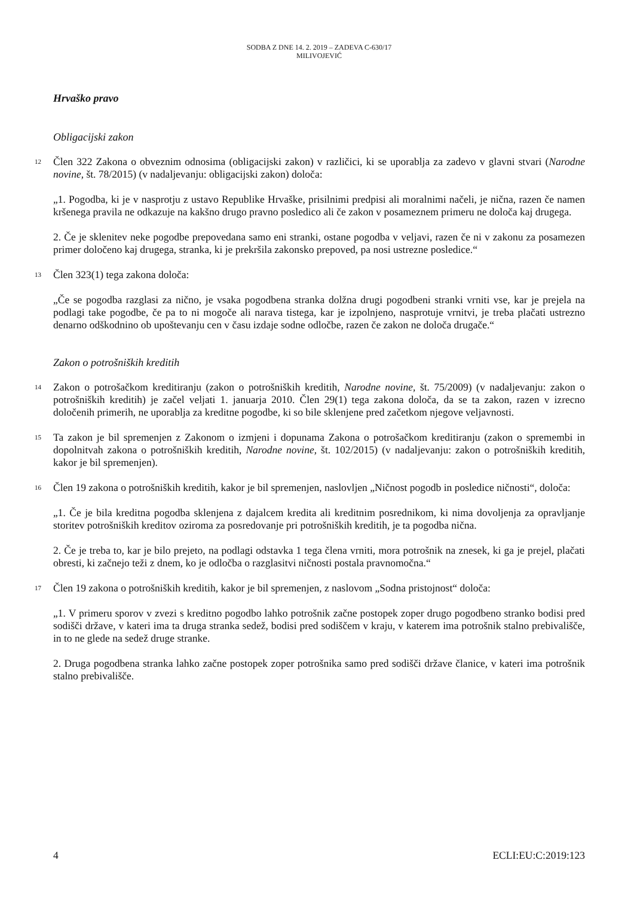SODBA Z DNE 14. 2. 2019 – ZADEVA C-630/17
MILIVOJEVIĆ
Hrvaško pravo
Obligacijski zakon
12
Člen 322 Zakona o obveznim odnosima (obligacijski zakon) v različici, ki se uporablja za zadevo v glavni stvari (Narodne novine, št. 78/2015) (v nadaljevanju: obligacijski zakon) določa:
„1. Pogodba, ki je v nasprotju z ustavo Republike Hrvaške, prisilnimi predpisi ali moralnimi načeli, je nična, razen če namen kršenega pravila ne odkazuje na kakšno drugo pravno posledico ali če zakon v posameznem primeru ne določa kaj drugega.
2. Če je sklenitev neke pogodbe prepovedana samo eni stranki, ostane pogodba v veljavi, razen če ni v zakonu za posamezen primer določeno kaj drugega, stranka, ki je prekršila zakonsko prepoved, pa nosi ustrezne posledice.“
13
Člen 323(1) tega zakona določa:
„Če se pogodba razglasi za nično, je vsaka pogodbena stranka dolžna drugi pogodbeni stranki vrniti vse, kar je prejela na podlagi take pogodbe, če pa to ni mogoče ali narava tistega, kar je izpolnjeno, nasprotuje vrnitvi, je treba plačati ustrezno denarno odškodnino ob upoštevanju cen v času izdaje sodne odločbe, razen če zakon ne določa drugače.“
Zakon o potrošniških kreditih
14
Zakon o potrošačkom kreditiranju (zakon o potrošniških kreditih, Narodne novine, št. 75/2009) (v nadaljevanju: zakon o potrošniških kreditih) je začel veljati 1. januarja 2010. Člen 29(1) tega zakona določa, da se ta zakon, razen v izrecno določenih primerih, ne uporablja za kreditne pogodbe, ki so bile sklenjene pred začetkom njegove veljavnosti.
15
Ta zakon je bil spremenjen z Zakonom o izmjeni i dopunama Zakona o potrošačkom kreditiranju (zakon o spremembi in dopolnitvah zakona o potrošniških kreditih, Narodne novine, št. 102/2015) (v nadaljevanju: zakon o potrošniških kreditih, kakor je bil spremenjen).
16
Člen 19 zakona o potrošniških kreditih, kakor je bil spremenjen, naslovljen „Ničnost pogodb in posledice ničnosti“, določa:
„1. Če je bila kreditna pogodba sklenjena z dajalcem kredita ali kreditnim posrednikom, ki nima dovoljenja za opravljanje storitev potrošniških kreditov oziroma za posredovanje pri potrošniških kreditih, je ta pogodba nična.
2. Če je treba to, kar je bilo prejeto, na podlagi odstavka 1 tega člena vrniti, mora potrošnik na znesek, ki ga je prejel, plačati obresti, ki začnejo teži z dnem, ko je odločba o razglasitvi ničnosti postala pravnomočna.“
17
Člen 19 zakona o potrošniških kreditih, kakor je bil spremenjen, z naslovom „Sodna pristojnost“ določa:
„1. V primeru sporov v zvezi s kreditno pogodbo lahko potrošnik začne postopek zoper drugo pogodbeno stranko bodisi pred sodišči države, v kateri ima ta druga stranka sedež, bodisi pred sodiščem v kraju, v katerem ima potrošnik stalno prebivališče, in to ne glede na sedež druge stranke.
2. Druga pogodbena stranka lahko začne postopek zoper potrošnika samo pred sodišči države članice, v kateri ima potrošnik stalno prebivališče.
4 ECLI:EU:C:2019:123